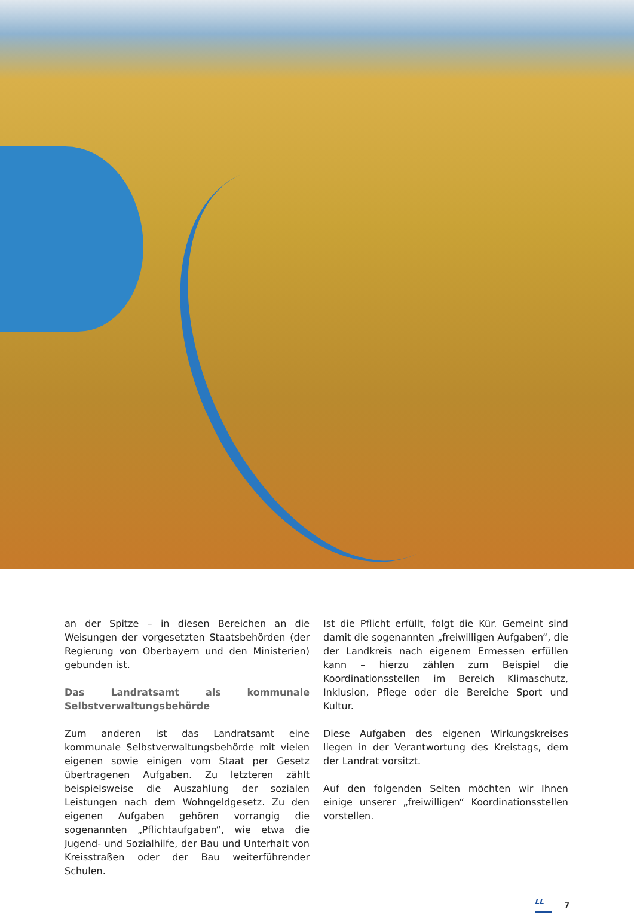an der Spitze – in diesen Bereichen an die Weisungen der vorgesetzten Staatsbehörden (der Regierung von Oberbayern und den Ministerien) gebunden ist.
Das Landratsamt als kommunale Selbstverwaltungsbehörde
Zum anderen ist das Landratsamt eine kommunale Selbstverwaltungsbehörde mit vielen eigenen sowie einigen vom Staat per Gesetz übertragenen Aufgaben. Zu letzteren zählt beispielsweise die Auszahlung der sozialen Leistungen nach dem Wohngeldgesetz. Zu den eigenen Aufgaben gehören vorrangig die sogenannten „Pflichtaufgaben“, wie etwa die Jugend- und Sozialhilfe, der Bau und Unterhalt von Kreisstraßen oder der Bau weiterführender Schulen.
Ist die Pflicht erfüllt, folgt die Kür. Gemeint sind damit die sogenannten „freiwilligen Aufgaben“, die der Landkreis nach eigenem Ermessen erfüllen kann – hierzu zählen zum Beispiel die Koordinationsstellen im Bereich Klimaschutz, Inklusion, Pflege oder die Bereiche Sport und Kultur.
Diese Aufgaben des eigenen Wirkungskreises liegen in der Verantwortung des Kreistags, dem der Landrat vorsitzt.
Auf den folgenden Seiten möchten wir Ihnen einige unserer „freiwilligen“ Koordinationsstellen vorstellen.
LL 7